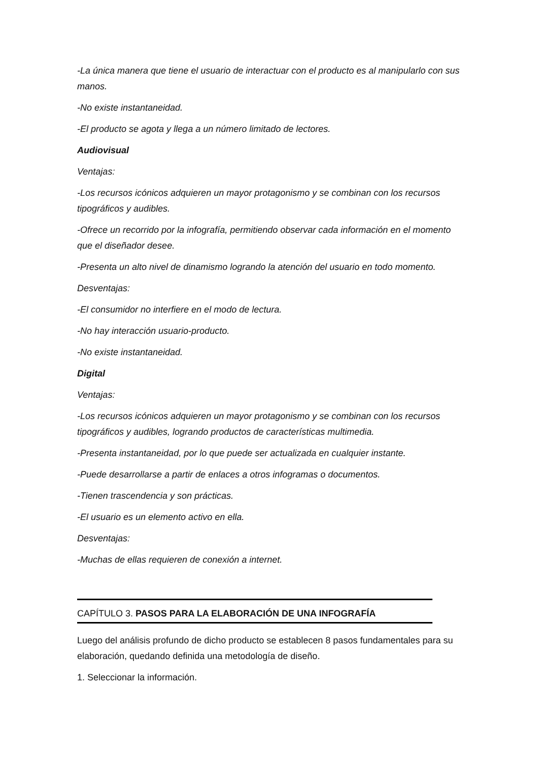-La única manera que tiene el usuario de interactuar con el producto es al manipularlo con sus manos.
-No existe instantaneidad.
-El producto se agota y llega a un número limitado de lectores.
Audiovisual
Ventajas:
-Los recursos icónicos adquieren un mayor protagonismo y se combinan con los recursos tipográficos y audibles.
-Ofrece un recorrido por la infografía, permitiendo observar cada información en el momento que el diseñador desee.
-Presenta un alto nivel de dinamismo logrando la atención del usuario en todo momento.
Desventajas:
-El consumidor no interfiere en el modo de lectura.
-No hay interacción usuario-producto.
-No existe instantaneidad.
Digital
Ventajas:
-Los recursos icónicos adquieren un mayor protagonismo y se combinan con los recursos tipográficos y audibles, logrando productos de características multimedia.
-Presenta instantaneidad, por lo que puede ser actualizada en cualquier instante.
-Puede desarrollarse a partir de enlaces a otros infogramas o documentos.
-Tienen trascendencia y son prácticas.
-El usuario es un elemento activo en ella.
Desventajas:
-Muchas de ellas requieren de conexión a internet.
CAPÍTULO 3. PASOS PARA LA ELABORACIÓN DE UNA INFOGRAFÍA
Luego del análisis profundo de dicho producto se establecen 8 pasos fundamentales para su elaboración, quedando definida una metodología de diseño.
1. Seleccionar la información.